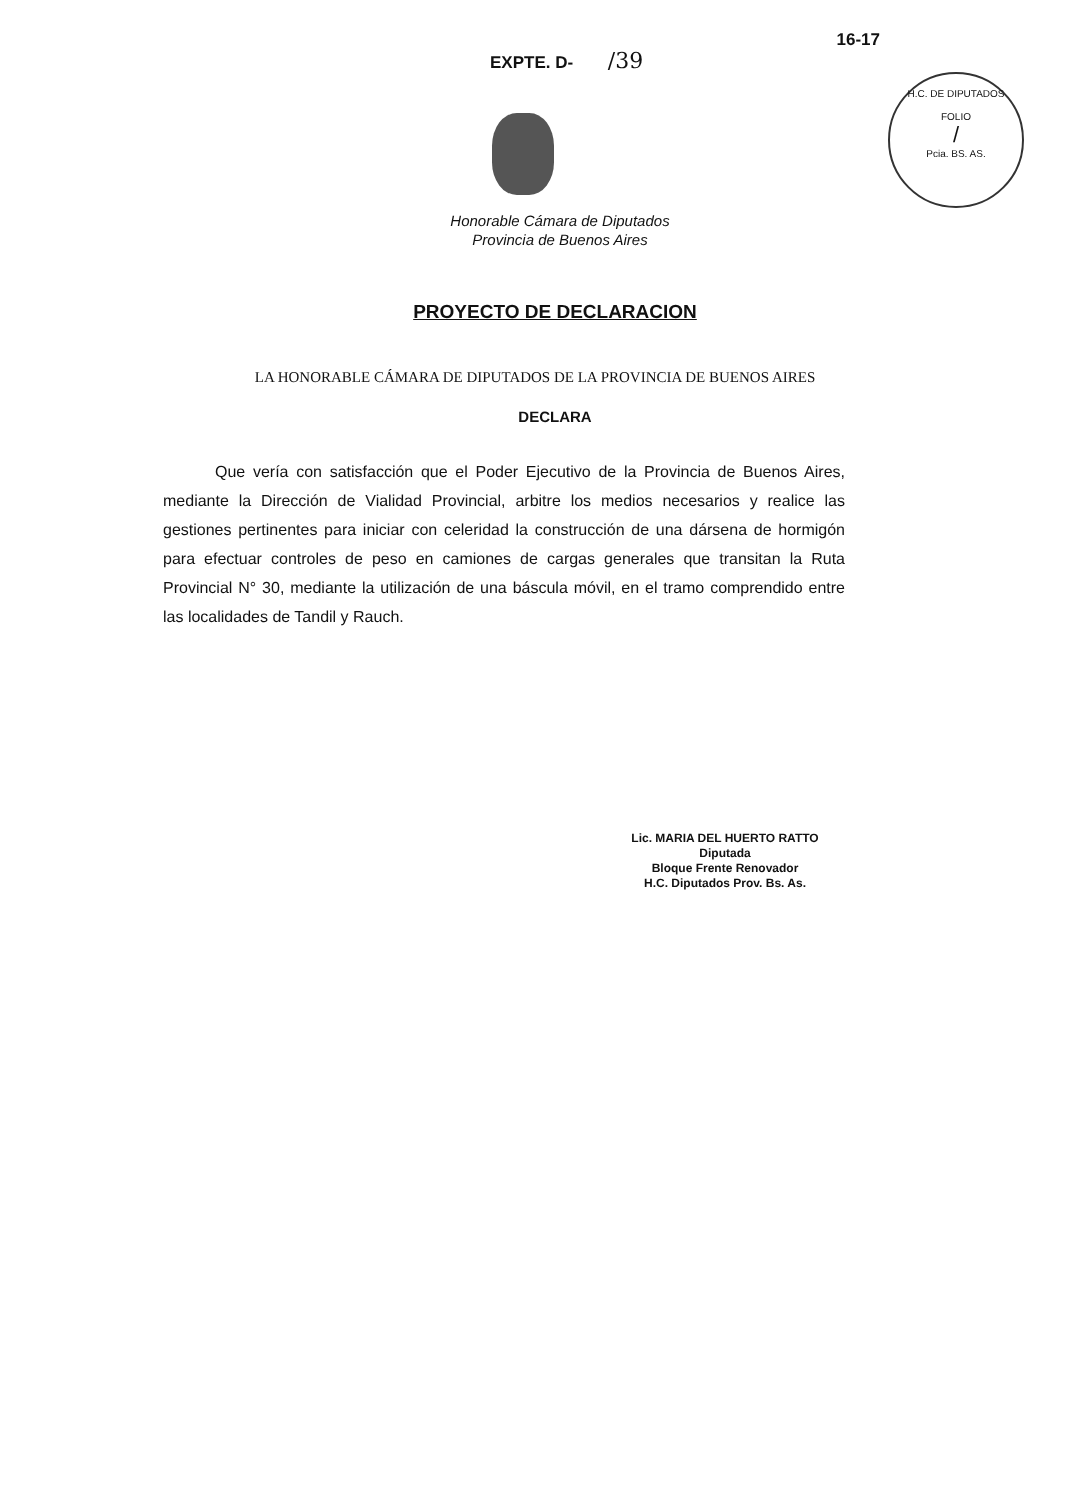EXPTE. D- /39
16-17
H.C. DE DIPUTADOS
FOLIO
/
Pcia. BS. AS.
Honorable Cámara de Diputados
Provincia de Buenos Aires
PROYECTO DE DECLARACION
LA HONORABLE CÁMARA DE DIPUTADOS DE LA PROVINCIA DE BUENOS AIRES
DECLARA
Que vería con satisfacción que el Poder Ejecutivo de la Provincia de Buenos Aires, mediante la Dirección de Vialidad Provincial, arbitre los medios necesarios y realice las gestiones pertinentes para iniciar con celeridad la construcción de una dársena de hormigón para efectuar controles de peso en camiones de cargas generales que transitan la Ruta Provincial N° 30, mediante la utilización de una báscula móvil, en el tramo comprendido entre las localidades de Tandil y Rauch.
Lic. MARIA DEL HUERTO RATTO
Diputada
Bloque Frente Renovador
H.C. Diputados Prov. Bs. As.